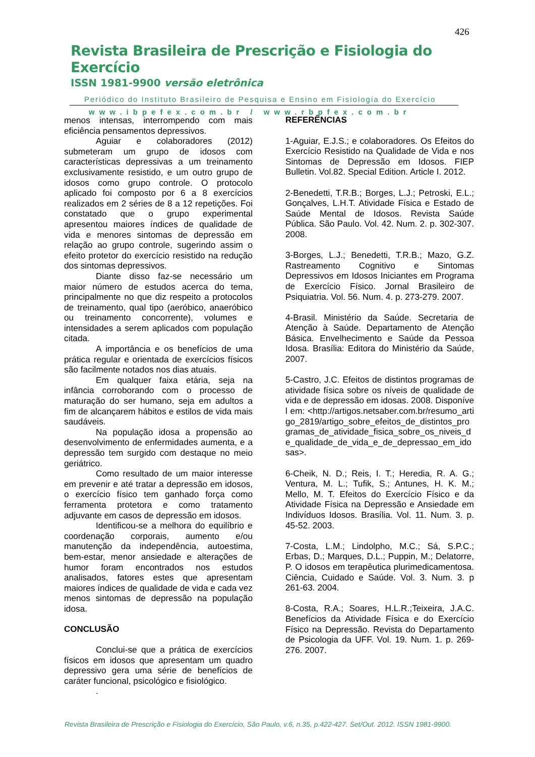426
Revista Brasileira de Prescrição e Fisiologia do Exercício
ISSN 1981-9900 versão eletrônica
Periódico do Instituto Brasileiro de Pesquisa e Ensino em Fisiologia do Exercício
www.ibpefex.com.br / www.rbpfex.com.br
menos intensas, interrompendo com mais eficiência pensamentos depressivos.
Aguiar e colaboradores (2012) submeteram um grupo de idosos com características depressivas a um treinamento exclusivamente resistido, e um outro grupo de idosos como grupo controle. O protocolo aplicado foi composto por 6 a 8 exercícios realizados em 2 séries de 8 a 12 repetições. Foi constatado que o grupo experimental apresentou maiores índices de qualidade de vida e menores sintomas de depressão em relação ao grupo controle, sugerindo assim o efeito protetor do exercício resistido na redução dos sintomas depressivos.
Diante disso faz-se necessário um maior número de estudos acerca do tema, principalmente no que diz respeito a protocolos de treinamento, qual tipo (aeróbico, anaeróbico ou treinamento concorrente), volumes e intensidades a serem aplicados com população citada.
A importância e os benefícios de uma prática regular e orientada de exercícios físicos são facilmente notados nos dias atuais.
Em qualquer faixa etária, seja na infância corroborando com o processo de maturação do ser humano, seja em adultos a fim de alcançarem hábitos e estilos de vida mais saudáveis.
Na população idosa a propensão ao desenvolvimento de enfermidades aumenta, e a depressão tem surgido com destaque no meio geriátrico.
Como resultado de um maior interesse em prevenir e até tratar a depressão em idosos, o exercício físico tem ganhado força como ferramenta protetora e como tratamento adjuvante em casos de depressão em idosos.
Identificou-se a melhora do equilíbrio e coordenação corporais, aumento e/ou manutenção da independência, autoestima, bem-estar, menor ansiedade e alterações de humor foram encontrados nos estudos analisados, fatores estes que apresentam maiores índices de qualidade de vida e cada vez menos sintomas de depressão na população idosa.
CONCLUSÃO
Conclui-se que a prática de exercícios físicos em idosos que apresentam um quadro depressivo gera uma série de benefícios de caráter funcional, psicológico e fisiológico.
.
REFERÊNCIAS
1-Aguiar, E.J.S.; e colaboradores. Os Efeitos do Exercício Resistido na Qualidade de Vida e nos Sintomas de Depressão em Idosos. FIEP Bulletin. Vol.82. Special Edition. Article I. 2012.
2-Benedetti, T.R.B.; Borges, L.J.; Petroski, E.L.; Gonçalves, L.H.T. Atividade Física e Estado de Saúde Mental de Idosos. Revista Saúde Pública. São Paulo. Vol. 42. Num. 2. p. 302-307. 2008.
3-Borges, L.J.; Benedetti, T.R.B.; Mazo, G.Z. Rastreamento Cognitivo e Sintomas Depressivos em Idosos Iniciantes em Programa de Exercício Físico. Jornal Brasileiro de Psiquiatria. Vol. 56. Num. 4. p. 273-279. 2007.
4-Brasil. Ministério da Saúde. Secretaria de Atenção à Saúde. Departamento de Atenção Básica. Envelhecimento e Saúde da Pessoa Idosa. Brasília: Editora do Ministério da Saúde, 2007.
5-Castro, J.C. Efeitos de distintos programas de atividade física sobre os níveis de qualidade de vida e de depressão em idosas. 2008. Disponível em: <http://artigos.netsaber.com.br/resumo_artigo_2819/artigo_sobre_efeitos_de_distintos_programas_de_atividade_fisica_sobre_os_niveis_de_qualidade_de_vida_e_de_depressao_em_idosas>.
6-Cheik, N. D.; Reis, I. T.; Heredia, R. A. G.; Ventura, M. L.; Tufik, S.; Antunes, H. K. M.; Mello, M. T. Efeitos do Exercício Físico e da Atividade Física na Depressão e Ansiedade em Indivíduos Idosos. Brasília. Vol. 11. Num. 3. p. 45-52. 2003.
7-Costa, L.M.; Lindolpho, M.C.; Sá, S.P.C.; Erbas, D.; Marques, D.L.; Puppin, M.; Delatorre, P. O idosos em terapêutica plurimedicamentosa. Ciência, Cuidado e Saúde. Vol. 3. Num. 3. p 261-63. 2004.
8-Costa, R.A.; Soares, H.L.R.;Teixeira, J.A.C. Benefícios da Atividade Física e do Exercício Físico na Depressão. Revista do Departamento de Psicologia da UFF. Vol. 19. Num. 1. p. 269-276. 2007.
Revista Brasileira de Prescrição e Fisiologia do Exercício, São Paulo, v.6, n.35, p.422-427. Set/Out. 2012. ISSN 1981-9900.